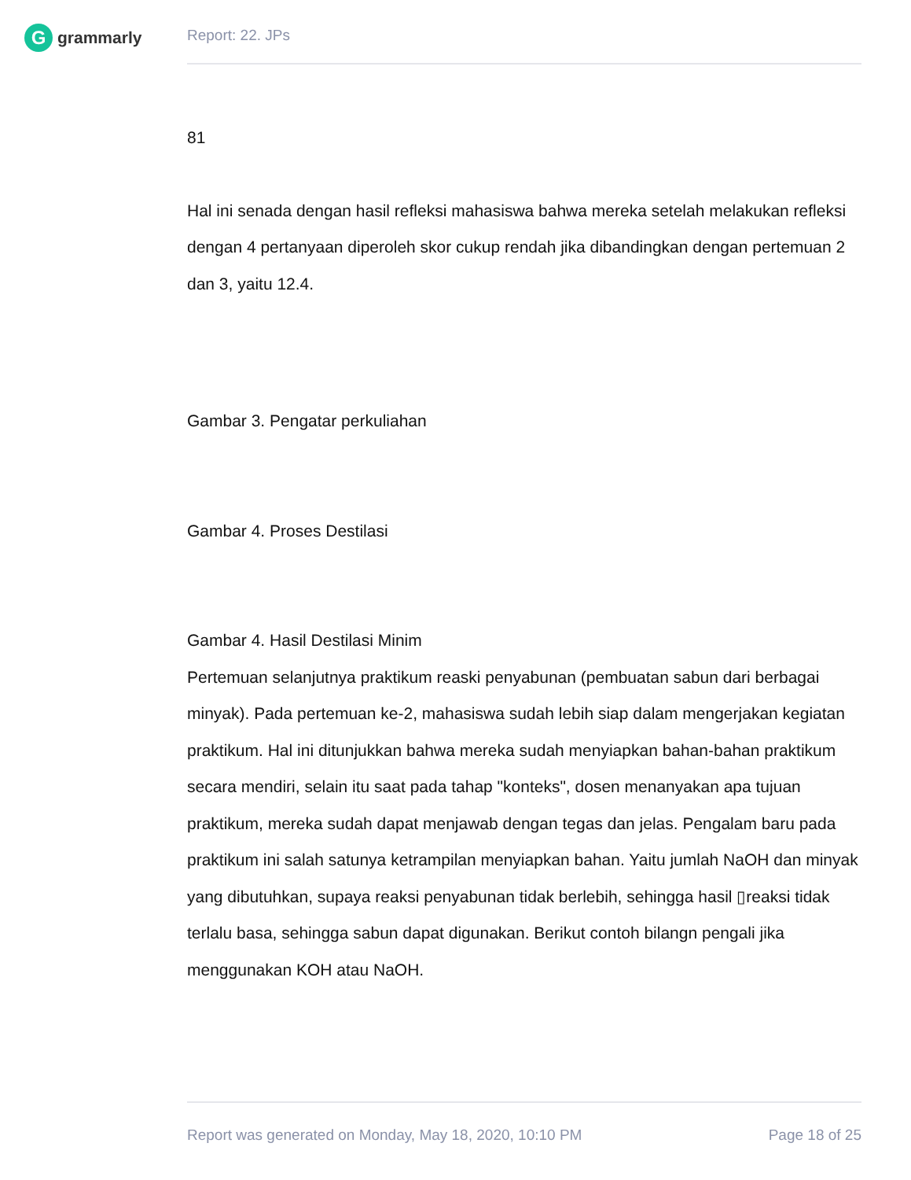G
grammarly
Report: 22. JPs
81
Hal ini senada dengan hasil refleksi mahasiswa bahwa mereka setelah melakukan refleksi dengan 4 pertanyaan diperoleh skor cukup rendah jika dibandingkan dengan pertemuan 2 dan 3, yaitu 12.4.
Gambar 3. Pengatar perkuliahan
Gambar 4. Proses Destilasi
Gambar 4. Hasil Destilasi Minim
Pertemuan selanjutnya praktikum reaski penyabunan (pembuatan sabun dari berbagai minyak). Pada pertemuan ke-2, mahasiswa sudah lebih siap dalam mengerjakan kegiatan praktikum. Hal ini ditunjukkan bahwa mereka sudah menyiapkan bahan-bahan praktikum secara mendiri, selain itu saat pada tahap "konteks", dosen menanyakan apa tujuan praktikum, mereka sudah dapat menjawab dengan tegas dan jelas. Pengalam baru pada praktikum ini salah satunya ketrampilan menyiapkan bahan. Yaitu jumlah NaOH dan minyak yang dibutuhkan, supaya reaksi penyabunan tidak berlebih, sehingga hasil ▯reaksi tidak terlalu basa, sehingga sabun dapat digunakan. Berikut contoh bilangn pengali jika menggunakan KOH atau NaOH.
Report was generated on Monday, May 18, 2020, 10:10 PM Page 18 of 25